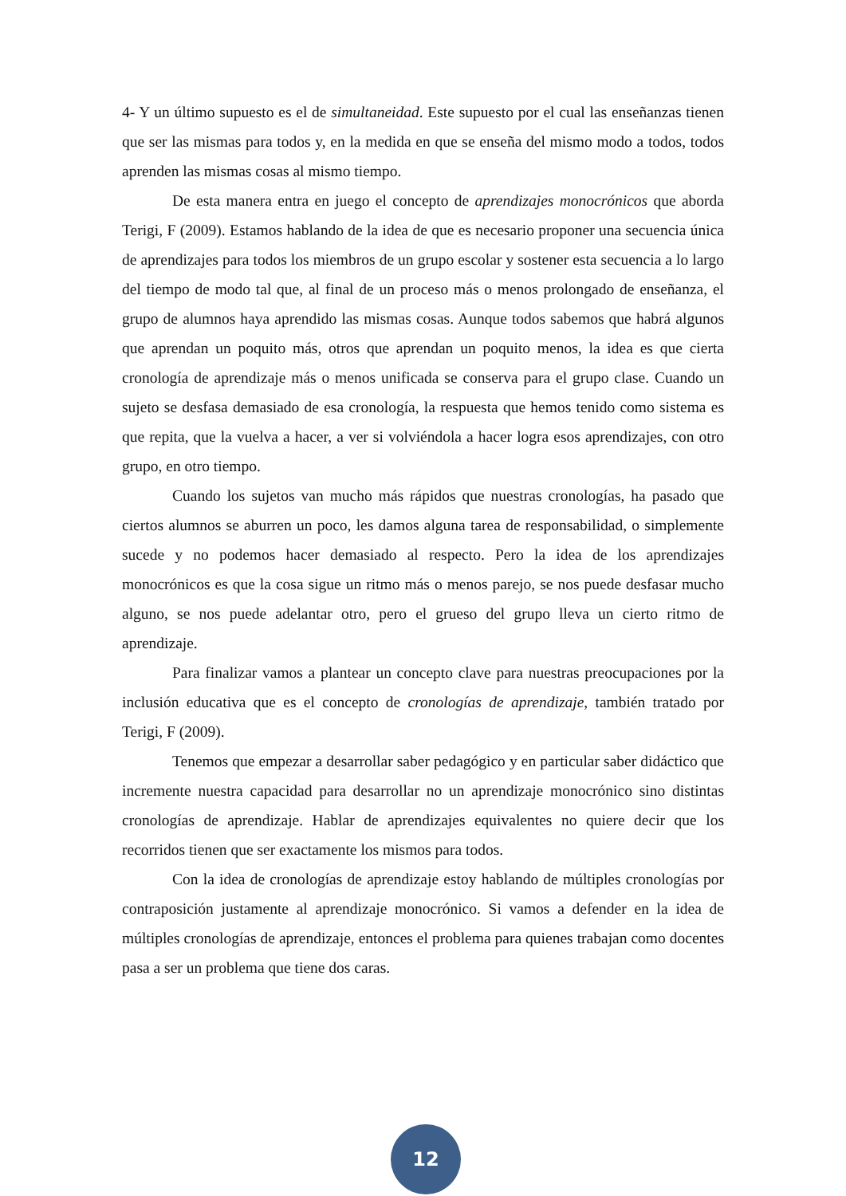4- Y un último supuesto es el de simultaneidad. Este supuesto por el cual las enseñanzas tienen que ser las mismas para todos y, en la medida en que se enseña del mismo modo a todos, todos aprenden las mismas cosas al mismo tiempo.
De esta manera entra en juego el concepto de aprendizajes monocrónicos que aborda Terigi, F (2009). Estamos hablando de la idea de que es necesario proponer una secuencia única de aprendizajes para todos los miembros de un grupo escolar y sostener esta secuencia a lo largo del tiempo de modo tal que, al final de un proceso más o menos prolongado de enseñanza, el grupo de alumnos haya aprendido las mismas cosas. Aunque todos sabemos que habrá algunos que aprendan un poquito más, otros que aprendan un poquito menos, la idea es que cierta cronología de aprendizaje más o menos unificada se conserva para el grupo clase. Cuando un sujeto se desfasa demasiado de esa cronología, la respuesta que hemos tenido como sistema es que repita, que la vuelva a hacer, a ver si volviéndola a hacer logra esos aprendizajes, con otro grupo, en otro tiempo.
Cuando los sujetos van mucho más rápidos que nuestras cronologías, ha pasado que ciertos alumnos se aburren un poco, les damos alguna tarea de responsabilidad, o simplemente sucede y no podemos hacer demasiado al respecto. Pero la idea de los aprendizajes monocrónicos es que la cosa sigue un ritmo más o menos parejo, se nos puede desfasar mucho alguno, se nos puede adelantar otro, pero el grueso del grupo lleva un cierto ritmo de aprendizaje.
Para finalizar vamos a plantear un concepto clave para nuestras preocupaciones por la inclusión educativa que es el concepto de cronologías de aprendizaje, también tratado por Terigi, F (2009).
Tenemos que empezar a desarrollar saber pedagógico y en particular saber didáctico que incremente nuestra capacidad para desarrollar no un aprendizaje monocrónico sino distintas cronologías de aprendizaje. Hablar de aprendizajes equivalentes no quiere decir que los recorridos tienen que ser exactamente los mismos para todos.
Con la idea de cronologías de aprendizaje estoy hablando de múltiples cronologías por contraposición justamente al aprendizaje monocrónico. Si vamos a defender en la idea de múltiples cronologías de aprendizaje, entonces el problema para quienes trabajan como docentes pasa a ser un problema que tiene dos caras.
12